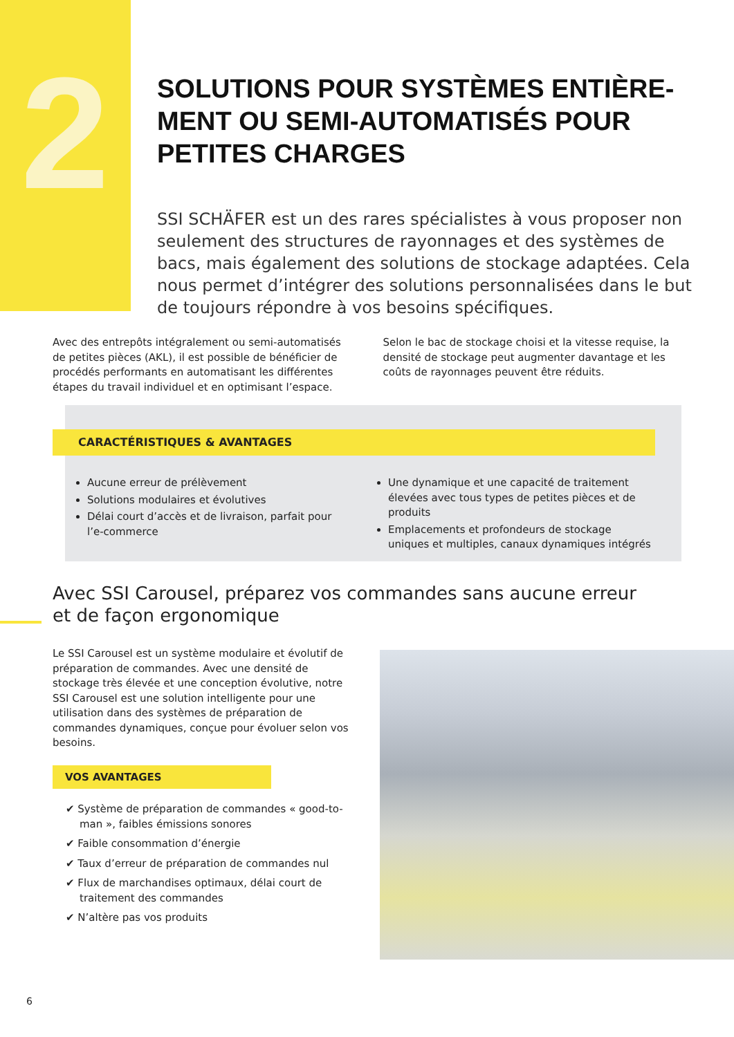2
SOLUTIONS POUR SYSTÈMES ENTIÈRE-MENT OU SEMI-AUTOMATISÉS POUR PETITES CHARGES
SSI SCHÄFER est un des rares spécialistes à vous proposer non seulement des structures de rayonnages et des systèmes de bacs, mais également des solutions de stockage adaptées. Cela nous permet d’intégrer des solutions personnalisées dans le but de toujours répondre à vos besoins spécifiques.
Avec des entrepôts intégralement ou semi-automatisés de petites pièces (AKL), il est possible de bénéficier de procédés performants en automatisant les différentes étapes du travail individuel et en optimisant l’espace. Selon le bac de stockage choisi et la vitesse requise, la densité de stockage peut augmenter davantage et les coûts de rayonnages peuvent être réduits.
CARACTÉRISTIQUES & AVANTAGES
Aucune erreur de prélèvement
Solutions modulaires et évolutives
Délai court d’accès et de livraison, parfait pour l’e-commerce
Une dynamique et une capacité de traitement élevées avec tous types de petites pièces et de produits
Emplacements et profondeurs de stockage uniques et multiples, canaux dynamiques intégrés
Avec SSI Carousel, préparez vos commandes sans aucune erreur et de façon ergonomique
Le SSI Carousel est un système modulaire et évolutif de préparation de commandes. Avec une densité de stockage très élevée et une conception évolutive, notre SSI Carousel est une solution intelligente pour une utilisation dans des systèmes de préparation de commandes dynamiques, conçue pour évoluer selon vos besoins.
VOS AVANTAGES
✔ Système de préparation de commandes « good-to-man », faibles émissions sonores
✔ Faible consommation d’énergie
✔ Taux d’erreur de préparation de commandes nul
✔ Flux de marchandises optimaux, délai court de traitement des commandes
✔ N’altère pas vos produits
6